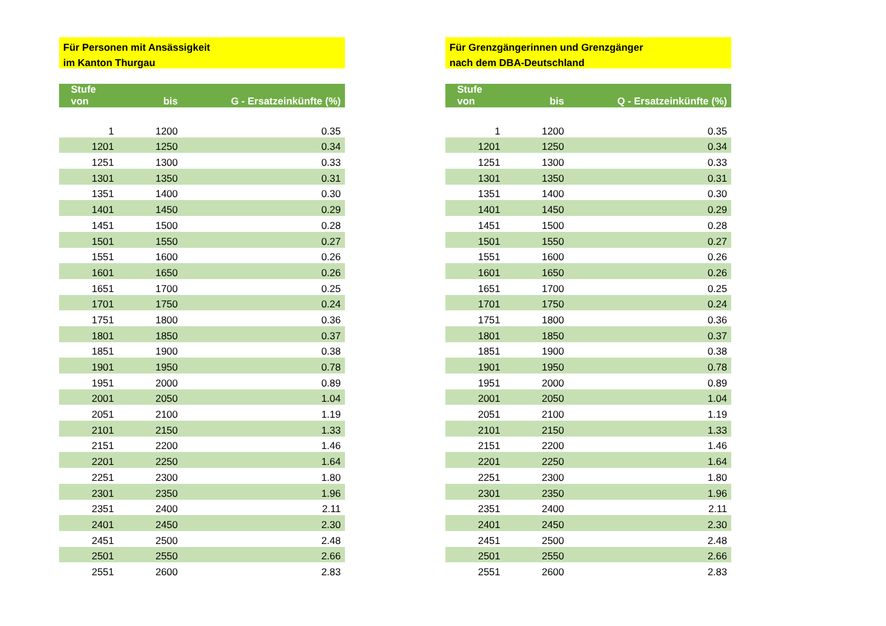Für Personen mit Ansässigkeit
im Kanton Thurgau
| Stufe von | bis | G - Ersatzeinkünfte (%) |
| --- | --- | --- |
| 1 | 1200 | 0.35 |
| 1201 | 1250 | 0.34 |
| 1251 | 1300 | 0.33 |
| 1301 | 1350 | 0.31 |
| 1351 | 1400 | 0.30 |
| 1401 | 1450 | 0.29 |
| 1451 | 1500 | 0.28 |
| 1501 | 1550 | 0.27 |
| 1551 | 1600 | 0.26 |
| 1601 | 1650 | 0.26 |
| 1651 | 1700 | 0.25 |
| 1701 | 1750 | 0.24 |
| 1751 | 1800 | 0.36 |
| 1801 | 1850 | 0.37 |
| 1851 | 1900 | 0.38 |
| 1901 | 1950 | 0.78 |
| 1951 | 2000 | 0.89 |
| 2001 | 2050 | 1.04 |
| 2051 | 2100 | 1.19 |
| 2101 | 2150 | 1.33 |
| 2151 | 2200 | 1.46 |
| 2201 | 2250 | 1.64 |
| 2251 | 2300 | 1.80 |
| 2301 | 2350 | 1.96 |
| 2351 | 2400 | 2.11 |
| 2401 | 2450 | 2.30 |
| 2451 | 2500 | 2.48 |
| 2501 | 2550 | 2.66 |
| 2551 | 2600 | 2.83 |
Für Grenzgängerinnen und Grenzgänger
nach dem DBA-Deutschland
| Stufe von | bis | Q - Ersatzeinkünfte (%) |
| --- | --- | --- |
| 1 | 1200 | 0.35 |
| 1201 | 1250 | 0.34 |
| 1251 | 1300 | 0.33 |
| 1301 | 1350 | 0.31 |
| 1351 | 1400 | 0.30 |
| 1401 | 1450 | 0.29 |
| 1451 | 1500 | 0.28 |
| 1501 | 1550 | 0.27 |
| 1551 | 1600 | 0.26 |
| 1601 | 1650 | 0.26 |
| 1651 | 1700 | 0.25 |
| 1701 | 1750 | 0.24 |
| 1751 | 1800 | 0.36 |
| 1801 | 1850 | 0.37 |
| 1851 | 1900 | 0.38 |
| 1901 | 1950 | 0.78 |
| 1951 | 2000 | 0.89 |
| 2001 | 2050 | 1.04 |
| 2051 | 2100 | 1.19 |
| 2101 | 2150 | 1.33 |
| 2151 | 2200 | 1.46 |
| 2201 | 2250 | 1.64 |
| 2251 | 2300 | 1.80 |
| 2301 | 2350 | 1.96 |
| 2351 | 2400 | 2.11 |
| 2401 | 2450 | 2.30 |
| 2451 | 2500 | 2.48 |
| 2501 | 2550 | 2.66 |
| 2551 | 2600 | 2.83 |